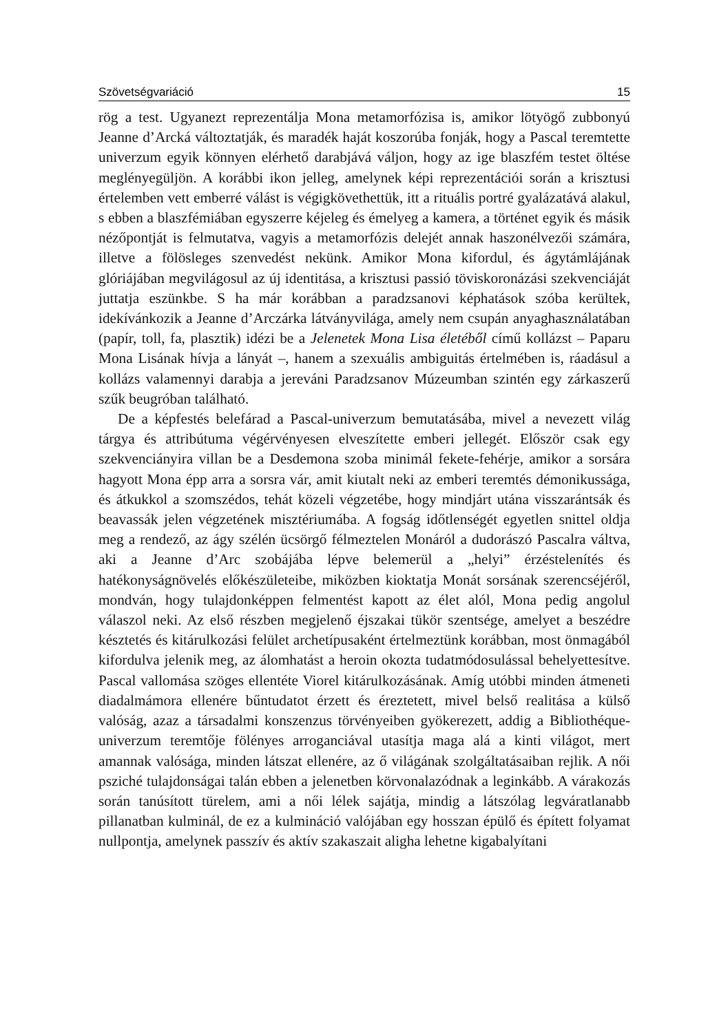Szövetségvariáció 15
rög a test. Ugyanezt reprezentálja Mona metamorfózisa is, amikor lötyögő zubbonyú Jeanne d’Arcká változtatják, és maradék haját koszorúba fonják, hogy a Pascal teremtette univerzum egyik könnyen elérhető darabjává váljon, hogy az ige blaszfém testet öltése meglényegüljön. A korábbi ikon jelleg, amelynek képi reprezentációi során a krisztusi értelemben vett emberré válást is végigkövethettük, itt a rituális portré gyalázatává alakul, s ebben a blaszfémiában egyszerre kéjeleg és émelyeg a kamera, a történet egyik és másik nézőpontját is felmutatva, vagyis a metamorfózis delejét annak haszonélvezői számára, illetve a fölösleges szenvedést nekünk. Amikor Mona kifordul, és ágytámlájának glóriájában megvilágosul az új identitása, a krisztusi passió töviskoronázási szekvenciáját juttatja eszünkbe. S ha már korábban a paradzsanovi képhatások szóba kerültek, idekívánkozik a Jeanne d’Arczárka látványvilága, amely nem csupán anyaghasználatában (papír, toll, fa, plasztik) idézi be a Jelenetek Mona Lisa életéből című kollázst – Paparu Mona Lisának hívja a lányát –, hanem a szexuális ambiguitás értelmében is, ráadásul a kollázs valamennyi darabja a jereváni Paradzsanov Múzeumban szintén egy zárkaszerű szűk beugróban található.
De a képfestés belefárad a Pascal-univerzum bemutatásába, mivel a nevezett világ tárgya és attribútuma végérvényesen elveszítette emberi jellegét. Először csak egy szekvenciányira villan be a Desdemona szoba minimál fekete-fehérje, amikor a sorsára hagyott Mona épp arra a sorsra vár, amit kiutalt neki az emberi teremtés démonikussága, és átkukkol a szomszédos, tehát közeli végzetébe, hogy mindjárt utána visszarántsák és beavassák jelen végzetének misztériumába. A fogság időtlenségét egyetlen snittel oldja meg a rendező, az ágy szélén ücsörgő félmeztelen Monáról a dudorászó Pascalra váltva, aki a Jeanne d’Arc szobájába lépve belemerül a „helyi” érzéstelenítés és hatékonyságnövelés előkészületeibe, miközben kioktatja Monát sorsának szerencséjéről, mondván, hogy tulajdonképpen felmentést kapott az élet alól, Mona pedig angolul válaszol neki. Az első részben megjelenő éjszakai tükör szentsége, amelyet a beszédre késztetés és kitárulkozási felület archetípusaként értelmeztünk korábban, most önmagából kifordulva jelenik meg, az álomhatást a heroin okozta tudatmódosulással behelyettesítve. Pascal vallomása szöges ellentéte Viorel kitárulkozásának. Amíg utóbbi minden átmeneti diadalmámora ellenére bűntudatot érzett és éreztetett, mivel belső realitása a külső valóság, azaz a társadalmi konszenzus törvényeiben gyökerezett, addig a Bibliothéque-univerzum teremtője fölényes arroganciával utasítja maga alá a kinti világot, mert amannak valósága, minden látszat ellenére, az ő világának szolgáltatásaiban rejlik. A női psziché tulajdonságai talán ebben a jelenetben körvonalazódnak a leginkább. A várakozás során tanúsított türelem, ami a női lélek sajátja, mindig a látszólag legváratlanabb pillanatban kulminál, de ez a kulmináció valójában egy hosszan épülő és épített folyamat nullpontja, amelynek passzív és aktív szakaszait aligha lehetne kigabalyítani